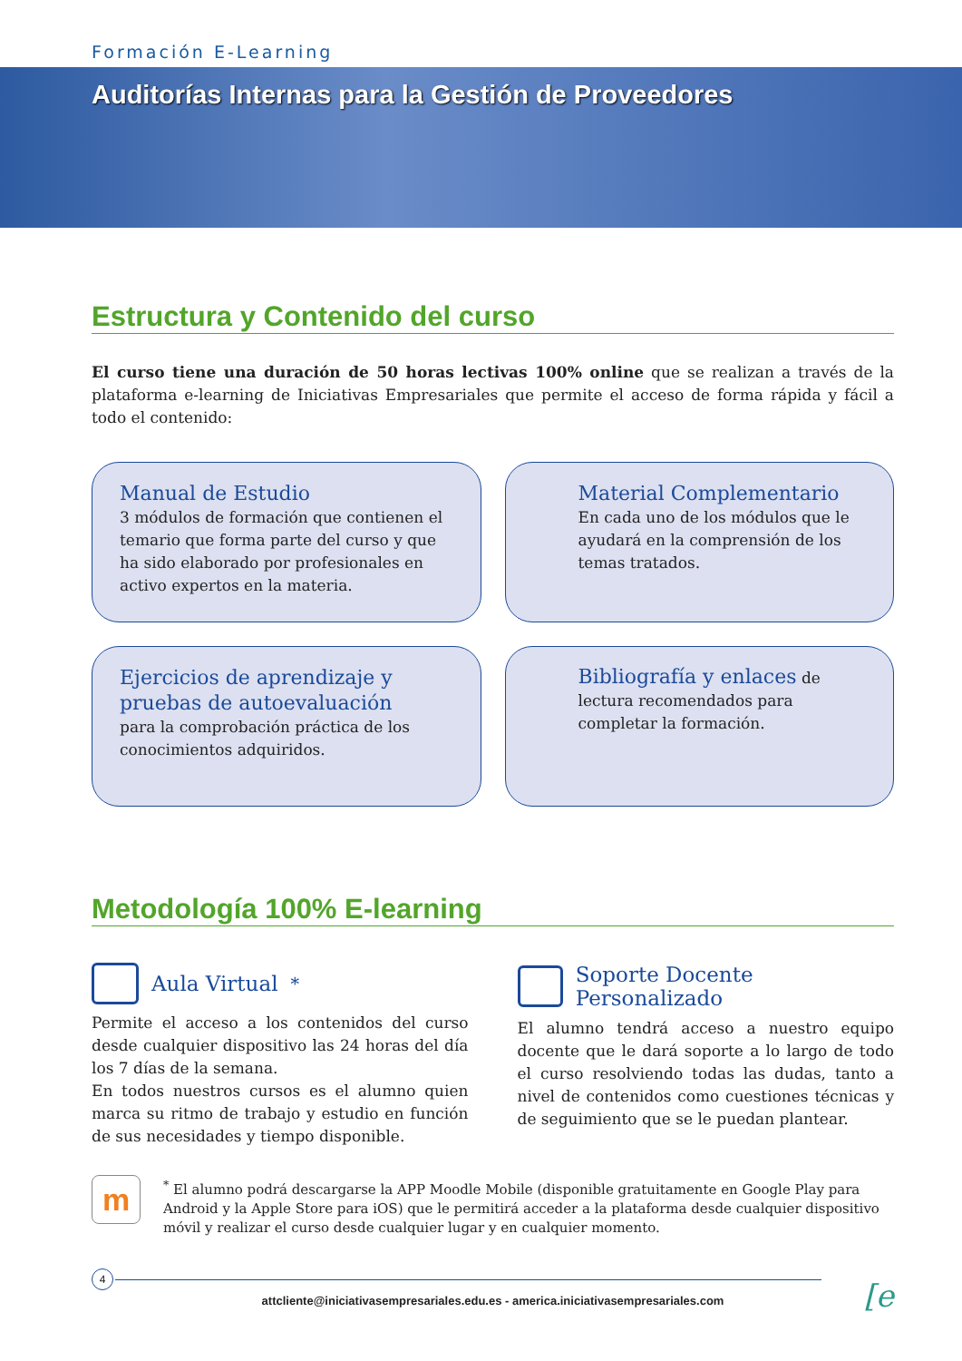Formación E-Learning
Auditorías Internas para la Gestión de Proveedores
Estructura y Contenido del curso
El curso tiene una duración de 50 horas lectivas 100% online que se realizan a través de la plataforma e-learning de Iniciativas Empresariales que permite el acceso de forma rápida y fácil a todo el contenido:
Manual de Estudio
3 módulos de formación que contienen el temario que forma parte del curso y que ha sido elaborado por profesionales en activo expertos en la materia.
Material Complementario
En cada uno de los módulos que le ayudará en la comprensión de los temas tratados.
Ejercicios de aprendizaje y pruebas de autoevaluación
para la comprobación práctica de los conocimientos adquiridos.
Bibliografía y enlaces de lectura recomendados para completar la formación.
Metodología 100% E-learning
Aula Virtual <sup>*</sup>
Permite el acceso a los contenidos del curso desde cualquier dispositivo las 24 horas del día los 7 días de la semana.
En todos nuestros cursos es el alumno quien marca su ritmo de trabajo y estudio en función de sus necesidades y tiempo disponible.
Soporte Docente Personalizado
El alumno tendrá acceso a nuestro equipo docente que le dará soporte a lo largo de todo el curso resolviendo todas las dudas, tanto a nivel de contenidos como cuestiones técnicas y de seguimiento que se le puedan plantear.
m
<sup>*</sup> El alumno podrá descargarse la APP Moodle Mobile (disponible gratuitamente en Google Play para Android y la Apple Store para iOS) que le permitirá acceder a la plataforma desde cualquier dispositivo móvil y realizar el curso desde cualquier lugar y en cualquier momento.
4
attcliente@iniciativasempresariales.edu.es - america.iniciativasempresariales.com
[e